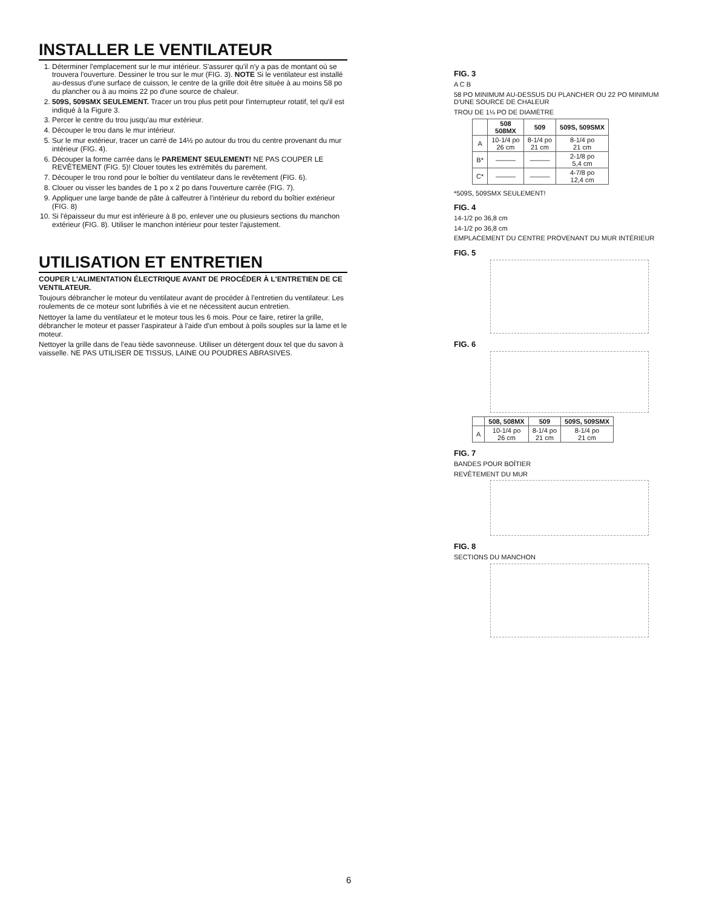INSTALLER LE VENTILATEUR
1. Déterminer l'emplacement sur le mur intérieur. S'assurer qu'il n'y a pas de montant où se trouvera l'ouverture. Dessiner le trou sur le mur (FIG. 3). NOTE Si le ventilateur est installé au-dessus d'une surface de cuisson, le centre de la grille doit être située à au moins 58 po du plancher ou à au moins 22 po d'une source de chaleur.
2. 509S, 509SMX SEULEMENT. Tracer un trou plus petit pour l'interrupteur rotatif, tel qu'il est indiqué à la Figure 3.
3. Percer le centre du trou jusqu'au mur extérieur.
4. Découper le trou dans le mur intérieur.
5. Sur le mur extérieur, tracer un carré de 14½ po autour du trou du centre provenant du mur intérieur (FIG. 4).
6. Découper la forme carrée dans le PAREMENT SEULEMENT! NE PAS COUPER LE REVÊTEMENT (FIG. 5)! Clouer toutes les extrémités du parement.
7. Découper le trou rond pour le boîtier du ventilateur dans le revêtement (FIG. 6).
8. Clouer ou visser les bandes de 1 po x 2 po dans l'ouverture carrée (FIG. 7).
9. Appliquer une large bande de pâte à calfeutrer à l'intérieur du rebord du boîtier extérieur (FIG. 8)
10. Si l'épaisseur du mur est inférieure à 8 po, enlever une ou plusieurs sections du manchon extérieur (FIG. 8). Utiliser le manchon intérieur pour tester l'ajustement.
UTILISATION ET ENTRETIEN
COUPER L'ALIMENTATION ÉLECTRIQUE AVANT DE PROCÉDER À L'ENTRETIEN DE CE VENTILATEUR.
Toujours débrancher le moteur du ventilateur avant de procéder à l'entretien du ventilateur. Les roulements de ce moteur sont lubrifiés à vie et ne nécessitent aucun entretien.
Nettoyer la lame du ventilateur et le moteur tous les 6 mois. Pour ce faire, retirer la grille, débrancher le moteur et passer l'aspirateur à l'aide d'un embout à poils souples sur la lame et le moteur.
Nettoyer la grille dans de l'eau tiède savonneuse. Utiliser un détergent doux tel que du savon à vaisselle. NE PAS UTILISER DE TISSUS, LAINE OU POUDRES ABRASIVES.
FIG. 3
A C B
58 PO MINIMUM AU-DESSUS DU PLANCHER OU 22 PO MINIMUM D'UNE SOURCE DE CHALEUR
TROU DE 1¼ PO DE DIAMÈTRE
| | 508 508MX | 509 | 509S, 509SMX |
| --- | --- | --- | --- |
| A | 10-1/4 po 26 cm | 8-1/4 po 21 cm | 8-1/4 po 21 cm |
| B* | ——— | ——— | 2-1/8 po 5,4 cm |
| C* | ——— | ——— | 4-7/8 po 12,4 cm |
*509S, 509SMX SEULEMENT!
FIG. 4
14-1/2 po 36,8 cm
14-1/2 po 36,8 cm
EMPLACEMENT DU CENTRE PROVENANT DU MUR INTÉRIEUR
FIG. 5
FIG. 6
| | 508, 508MX | 509 | 509S, 509SMX |
| --- | --- | --- | --- |
| A | 10-1/4 po 26 cm | 8-1/4 po 21 cm | 8-1/4 po 21 cm |
FIG. 7
BANDES POUR BOÎTIER
REVÊTEMENT DU MUR
FIG. 8
SECTIONS DU MANCHON
6